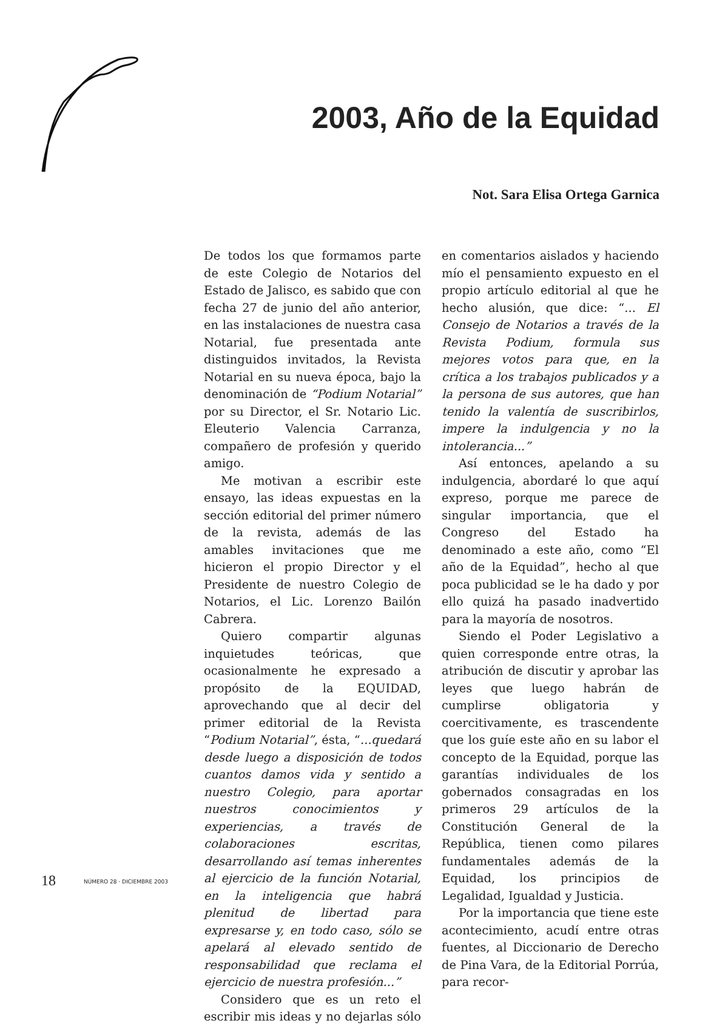2003, Año de la Equidad
Not. Sara Elisa Ortega Garnica
De todos los que formamos parte de este Colegio de Notarios del Estado de Jalisco, es sabido que con fecha 27 de junio del año anterior, en las instalaciones de nuestra casa Notarial, fue presentada ante distinguidos invitados, la Revista Notarial en su nueva época, bajo la denominación de “Podium Notarial” por su Director, el Sr. Notario Lic. Eleuterio Valencia Carranza, compañero de profesión y querido amigo.
Me motivan a escribir este ensayo, las ideas expuestas en la sección editorial del primer número de la revista, además de las amables invitaciones que me hicieron el propio Director y el Presidente de nuestro Colegio de Notarios, el Lic. Lorenzo Bailón Cabrera.
Quiero compartir algunas inquietudes teóricas, que ocasionalmente he expresado a propósito de la EQUIDAD, aprovechando que al decir del primer editorial de la Revista “Podium Notarial”, ésta, “...quedará desde luego a disposición de todos cuantos damos vida y sentido a nuestro Colegio, para aportar nuestros conocimientos y experiencias, a través de colaboraciones escritas, desarrollando así temas inherentes al ejercicio de la función Notarial, en la inteligencia que habrá plenitud de libertad para expresarse y, en todo caso, sólo se apelará al elevado sentido de responsabilidad que reclama el ejercicio de nuestra profesión...”
Considero que es un reto el escribir mis ideas y no dejarlas sólo en comentarios aislados y haciendo mío el pensamiento expuesto en el propio artículo editorial al que he hecho alusión, que dice: “... El Consejo de Notarios a través de la Revista Podium, formula sus mejores votos para que, en la crítica a los trabajos publicados y a la persona de sus autores, que han tenido la valentía de suscribirlos, impere la indulgencia y no la intolerancia...”
Así entonces, apelando a su indulgencia, abordaré lo que aquí expreso, porque me parece de singular importancia, que el Congreso del Estado ha denominado a este año, como “El año de la Equidad”, hecho al que poca publicidad se le ha dado y por ello quizá ha pasado inadvertido para la mayoría de nosotros.
Siendo el Poder Legislativo a quien corresponde entre otras, la atribución de discutir y aprobar las leyes que luego habrán de cumplirse obligatoria y coercitivamente, es trascendente que los guíe este año en su labor el concepto de la Equidad, porque las garantías individuales de los gobernados consagradas en los primeros 29 artículos de la Constitución General de la República, tienen como pilares fundamentales además de la Equidad, los principios de Legalidad, Igualdad y Justicia.
Por la importancia que tiene este acontecimiento, acudí entre otras fuentes, al Diccionario de Derecho de Pina Vara, de la Editorial Porrúa, para recor-
18 NÚMERO 28 · DICIEMBRE 2003